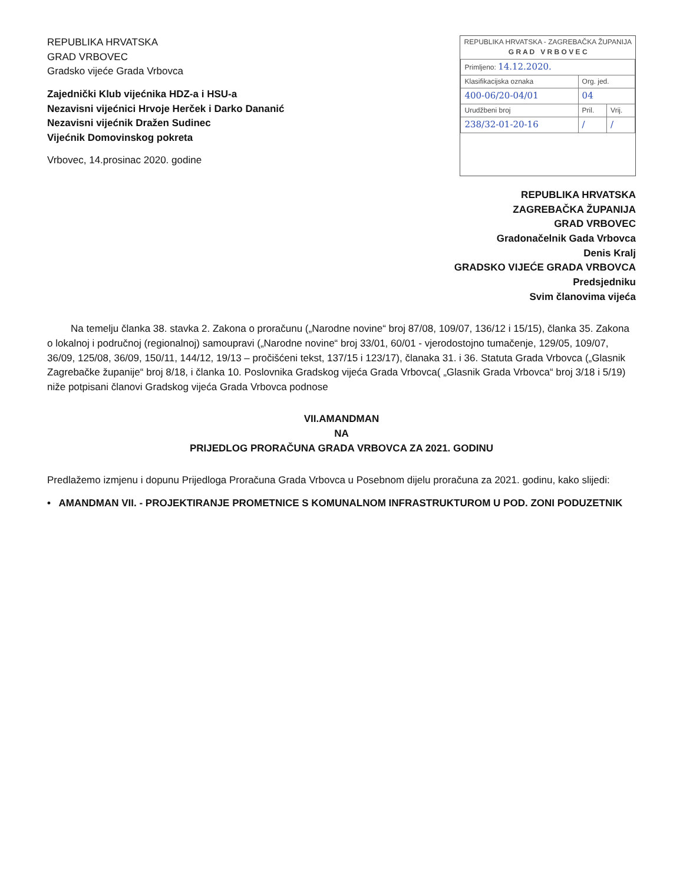REPUBLIKA HRVATSKA
GRAD VRBOVEC
Gradsko vijeće Grada Vrbovca
Zajednički Klub vijećnika HDZ-a i HSU-a
Nezavisni vijećnici Hrvoje Herček i Darko Dananić
Nezavisni vijećnik Dražen Sudinec
Vijećnik Domovinskog pokreta
Vrbovec, 14.prosinac 2020. godine
REPUBLIKA HRVATSKA - ZAGREBAČKA ŽUPANIJA
G R A D V R B O V E C
| Primljeno: 14.12.2020. | | |
| Klasifikacijska oznaka | Org. jed. | |
| 400-06/20-04/01 | 04 | |
| Urudžbeni broj | Pril. | Vrij. |
| 238/32-01-20-16 | / | / |
REPUBLIKA HRVATSKA
ZAGREBAČKA ŽUPANIJA
GRAD VRBOVEC
Gradonačelnik Gada Vrbovca
Denis Kralj
GRADSKO VIJEĆE GRADA VRBOVCA
Predsjedniku
Svim članovima vijeća
Na temelju članka 38. stavka 2. Zakona o proračunu („Narodne novine“ broj 87/08, 109/07, 136/12 i 15/15), članka 35. Zakona o lokalnoj i područnoj (regionalnoj) samoupravi („Narodne novine“ broj 33/01, 60/01 - vjerodostojno tumačenje, 129/05, 109/07, 36/09, 125/08, 36/09, 150/11, 144/12, 19/13 – pročišćeni tekst, 137/15 i 123/17), članaka 31. i 36. Statuta Grada Vrbovca („Glasnik Zagrebačke županije“ broj 8/18, i članka 10. Poslovnika Gradskog vijeća Grada Vrbovca( „Glasnik Grada Vrbovca“ broj 3/18 i 5/19) niže potpisani članovi Gradskog vijeća Grada Vrbovca podnose
VII.AMANDMAN
NA
PRIJEDLOG PRORAČUNA GRADA VRBOVCA ZA 2021. GODINU
Predlažemo izmjenu i dopunu Prijedloga Proračuna Grada Vrbovca u Posebnom dijelu proračuna za 2021. godinu, kako slijedi:
• AMANDMAN VII. - PROJEKTIRANJE PROMETNICE S KOMUNALNOM INFRASTRUKTUROM U POD. ZONI PODUZETNIK